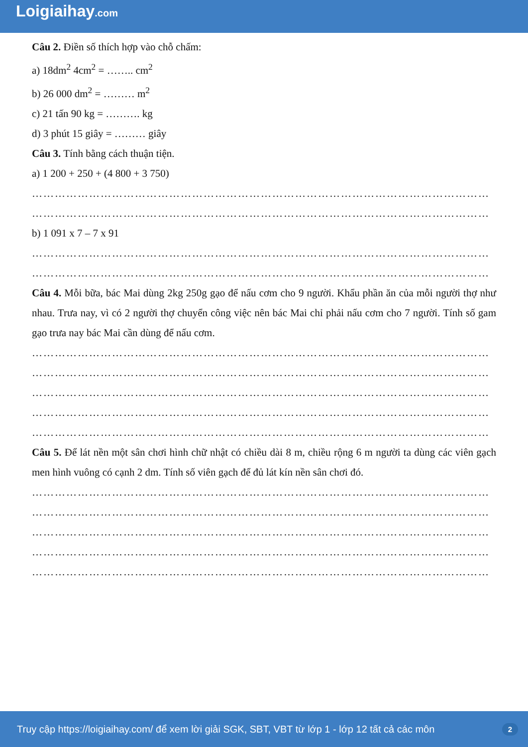Loigiaihay.com
Câu 2. Điền số thích hợp vào chỗ chấm:
a) 18dm<sup>2</sup> 4cm<sup>2</sup> = …….. cm<sup>2</sup>
b) 26 000 dm<sup>2</sup> = ……… m<sup>2</sup>
c) 21 tấn 90 kg = ………. kg
d) 3 phút 15 giây = ……… giây
Câu 3. Tính bằng cách thuận tiện.
a) 1 200 + 250 + (4 800 + 3 750)
…………………………………………………………………………………………………………
…………………………………………………………………………………………………………
b) 1 091 x 7 – 7 x 91
…………………………………………………………………………………………………………
…………………………………………………………………………………………………………
Câu 4. Mỗi bữa, bác Mai dùng 2kg 250g gạo để nấu cơm cho 9 người. Khẩu phần ăn của mỗi người thợ như nhau. Trưa nay, vì có 2 người thợ chuyển công việc nên bác Mai chỉ phải nấu cơm cho 7 người. Tính số gam gạo trưa nay bác Mai cần dùng để nấu cơm.
…………………………………………………………………………………………………………
…………………………………………………………………………………………………………
…………………………………………………………………………………………………………
…………………………………………………………………………………………………………
…………………………………………………………………………………………………………
Câu 5. Để lát nền một sân chơi hình chữ nhật có chiều dài 8 m, chiều rộng 6 m người ta dùng các viên gạch men hình vuông có cạnh 2 dm. Tính số viên gạch để đủ lát kín nền sân chơi đó.
…………………………………………………………………………………………………………
…………………………………………………………………………………………………………
…………………………………………………………………………………………………………
…………………………………………………………………………………………………………
…………………………………………………………………………………………………………
Truy cập https://loigiaihay.com/ để xem lời giải SGK, SBT, VBT từ lớp 1 - lớp 12 tất cả các môn 2